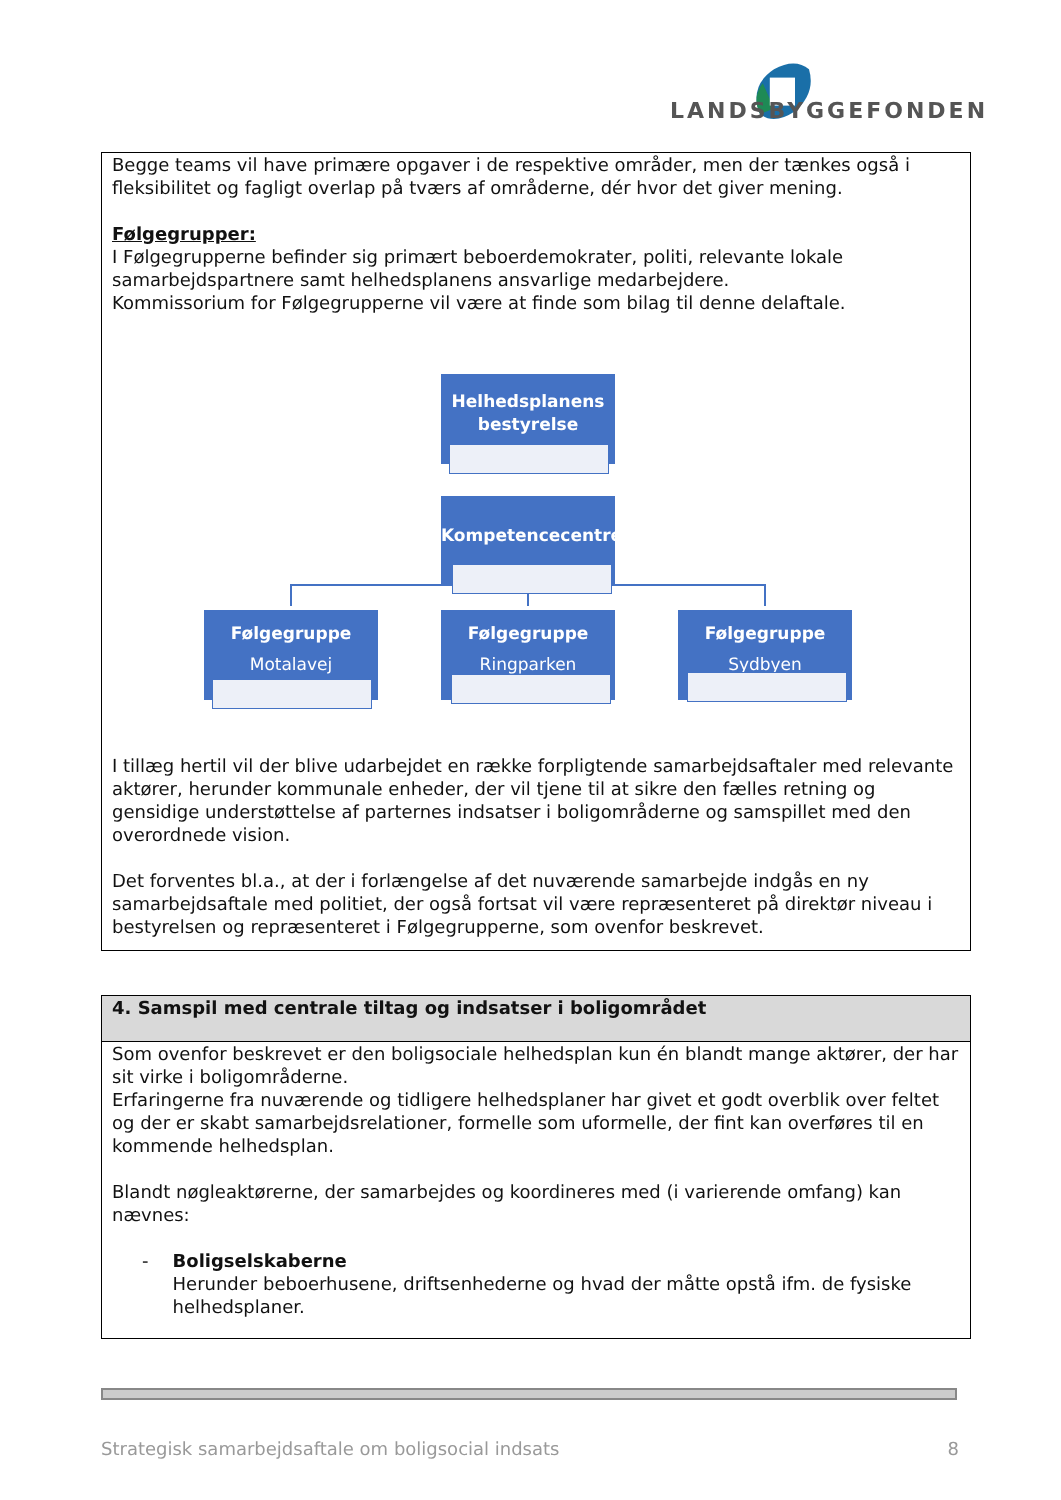LANDSBYGGEFONDEN
Begge teams vil have primære opgaver i de respektive områder, men der tænkes også i fleksibilitet og fagligt overlap på tværs af områderne, dér hvor det giver mening.
Følgegrupper:
I Følgegrupperne befinder sig primært beboerdemokrater, politi, relevante lokale samarbejdspartnere samt helhedsplanens ansvarlige medarbejdere.
Kommissorium for Følgegrupperne vil være at finde som bilag til denne delaftale.
Helhedsplanens
bestyrelse
Kompetencecentret
Følgegruppe
Motalavej
Følgegruppe
Ringparken
Følgegruppe
Sydbyen
I tillæg hertil vil der blive udarbejdet en række forpligtende samarbejdsaftaler med relevante aktører, herunder kommunale enheder, der vil tjene til at sikre den fælles retning og gensidige understøttelse af parternes indsatser i boligområderne og samspillet med den overordnede vision.
Det forventes bl.a., at der i forlængelse af det nuværende samarbejde indgås en ny samarbejdsaftale med politiet, der også fortsat vil være repræsenteret på direktør niveau i bestyrelsen og repræsenteret i Følgegrupperne, som ovenfor beskrevet.
4. Samspil med centrale tiltag og indsatser i boligområdet
Som ovenfor beskrevet er den boligsociale helhedsplan kun én blandt mange aktører, der har sit virke i boligområderne.
Erfaringerne fra nuværende og tidligere helhedsplaner har givet et godt overblik over feltet og der er skabt samarbejdsrelationer, formelle som uformelle, der fint kan overføres til en kommende helhedsplan.
Blandt nøgleaktørerne, der samarbejdes og koordineres med (i varierende omfang) kan nævnes:
- Boligselskaberne
Herunder beboerhusene, driftsenhederne og hvad der måtte opstå ifm. de fysiske helhedsplaner.
Strategisk samarbejdsaftale om boligsocial indsats 8